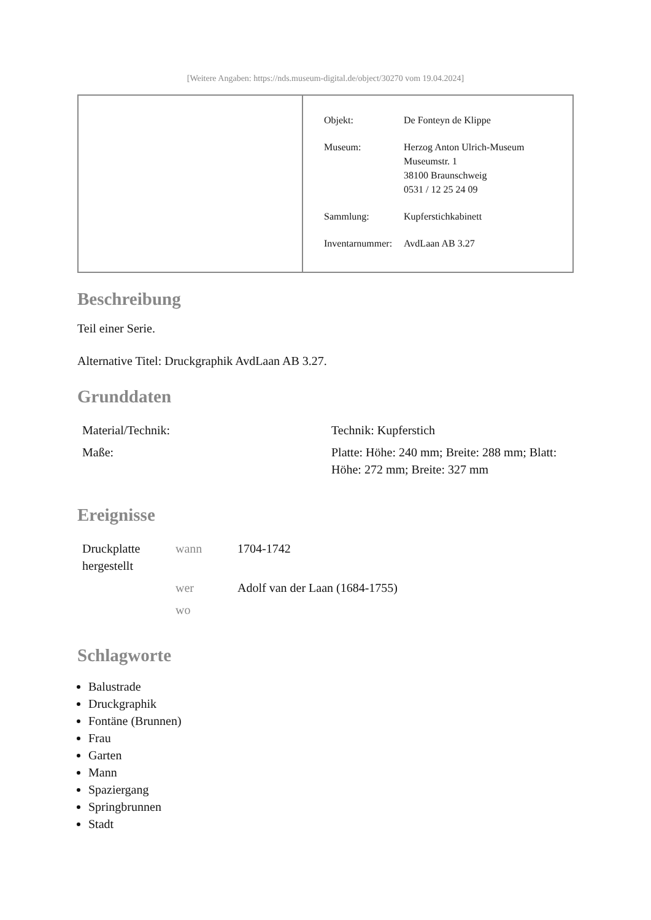[Weitere Angaben: https://nds.museum-digital.de/object/30270 vom 19.04.2024]
| Objekt: | De Fonteyn de Klippe |
| Museum: | Herzog Anton Ulrich-Museum Museumstr. 1 38100 Braunschweig 0531 / 12 25 24 09 |
| Sammlung: | Kupferstichkabinett |
| Inventarnummer: | AvdLaan AB 3.27 |
Beschreibung
Teil einer Serie.
Alternative Titel: Druckgraphik AvdLaan AB 3.27.
Grunddaten
| Material/Technik: | Technik: Kupferstich |
| Maße: | Platte: Höhe: 240 mm; Breite: 288 mm; Blatt: Höhe: 272 mm; Breite: 327 mm |
Ereignisse
| Druckplatte hergestellt | wann | 1704-1742 |
| | wer | Adolf van der Laan (1684-1755) |
| | wo | |
Schlagworte
Balustrade
Druckgraphik
Fontäne (Brunnen)
Frau
Garten
Mann
Spaziergang
Springbrunnen
Stadt